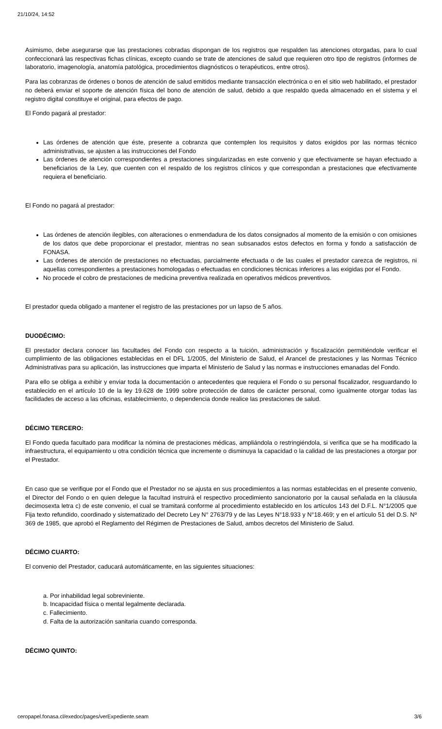21/10/24, 14:52
Asimismo, debe asegurarse que las prestaciones cobradas dispongan de los registros que respalden las atenciones otorgadas, para lo cual confeccionará las respectivas fichas clínicas, excepto cuando se trate de atenciones de salud que requieren otro tipo de registros (informes de laboratorio, imagenología, anatomía patológica, procedimientos diagnósticos o terapéuticos, entre otros).
Para las cobranzas de órdenes o bonos de atención de salud emitidos mediante transacción electrónica o en el sitio web habilitado, el prestador no deberá enviar el soporte de atención física del bono de atención de salud, debido a que respaldo queda almacenado en el sistema y el registro digital constituye el original, para efectos de pago.
El Fondo pagará al prestador:
Las órdenes de atención que éste, presente a cobranza que contemplen los requisitos y datos exigidos por las normas técnico administrativas, se ajusten a las instrucciones del Fondo
Las órdenes de atención correspondientes a prestaciones singularizadas en este convenio y que efectivamente se hayan efectuado a beneficiarios de la Ley, que cuenten con el respaldo de los registros clínicos y que correspondan a prestaciones que efectivamente requiera el beneficiario.
El Fondo no pagará al prestador:
Las órdenes de atención ilegibles, con alteraciones o enmendadura de los datos consignados al momento de la emisión o con omisiones de los datos que debe proporcionar el prestador, mientras no sean subsanados estos defectos en forma y fondo a satisfacción de FONASA.
Las órdenes de atención de prestaciones no efectuadas, parcialmente efectuada o de las cuales el prestador carezca de registros, ni aquellas correspondientes a prestaciones homologadas o efectuadas en condiciones técnicas inferiores a las exigidas por el Fondo.
No procede el cobro de prestaciones de medicina preventiva realizada en operativos médicos preventivos.
El prestador queda obligado a mantener el registro de las prestaciones por un lapso de 5 años.
DUODÉCIMO:
El prestador declara conocer las facultades del Fondo con respecto a la tuición, administración y fiscalización permitiéndole verificar el cumplimiento de las obligaciones establecidas en el DFL 1/2005, del Ministerio de Salud, el Arancel de prestaciones y las Normas Técnico Administrativas para su aplicación, las instrucciones que imparta el Ministerio de Salud y las normas e instrucciones emanadas del Fondo.
Para ello se obliga a exhibir y enviar toda la documentación o antecedentes que requiera el Fondo o su personal fiscalizador, resguardando lo establecido en el artículo 10 de la ley 19.628 de 1999 sobre protección de datos de carácter personal, como igualmente otorgar todas las facilidades de acceso a las oficinas, establecimiento, o dependencia donde realice las prestaciones de salud.
DÉCIMO TERCERO:
El Fondo queda facultado para modificar la nómina de prestaciones médicas, ampliándola o restringiéndola, si verifica que se ha modificado la infraestructura, el equipamiento u otra condición técnica que incremente o disminuya la capacidad o la calidad de las prestaciones a otorgar por el Prestador.
En caso que se verifique por el Fondo que el Prestador no se ajusta en sus procedimientos a las normas establecidas en el presente convenio, el Director del Fondo o en quien delegue la facultad instruirá el respectivo procedimiento sancionatorio por la causal señalada en la cláusula decimosexta letra c) de este convenio, el cual se tramitará conforme al procedimiento establecido en los artículos 143 del D.F.L. N°1/2005 que Fija texto refundido, coordinado y sistematizado del Decreto Ley N° 2763/79 y de las Leyes N°18.933 y N°18.469; y en el artículo 51 del D.S. Nº 369 de 1985, que aprobó el Reglamento del Régimen de Prestaciones de Salud, ambos decretos del Ministerio de Salud.
DÉCIMO CUARTO:
El convenio del Prestador, caducará automáticamente, en las siguientes situaciones:
a. Por inhabilidad legal sobreviniente.
b. Incapacidad física o mental legalmente declarada.
c. Fallecimiento.
d. Falta de la autorización sanitaria cuando corresponda.
DÉCIMO QUINTO:
ceropapel.fonasa.cl/exedoc/pages/verExpediente.seam 3/6